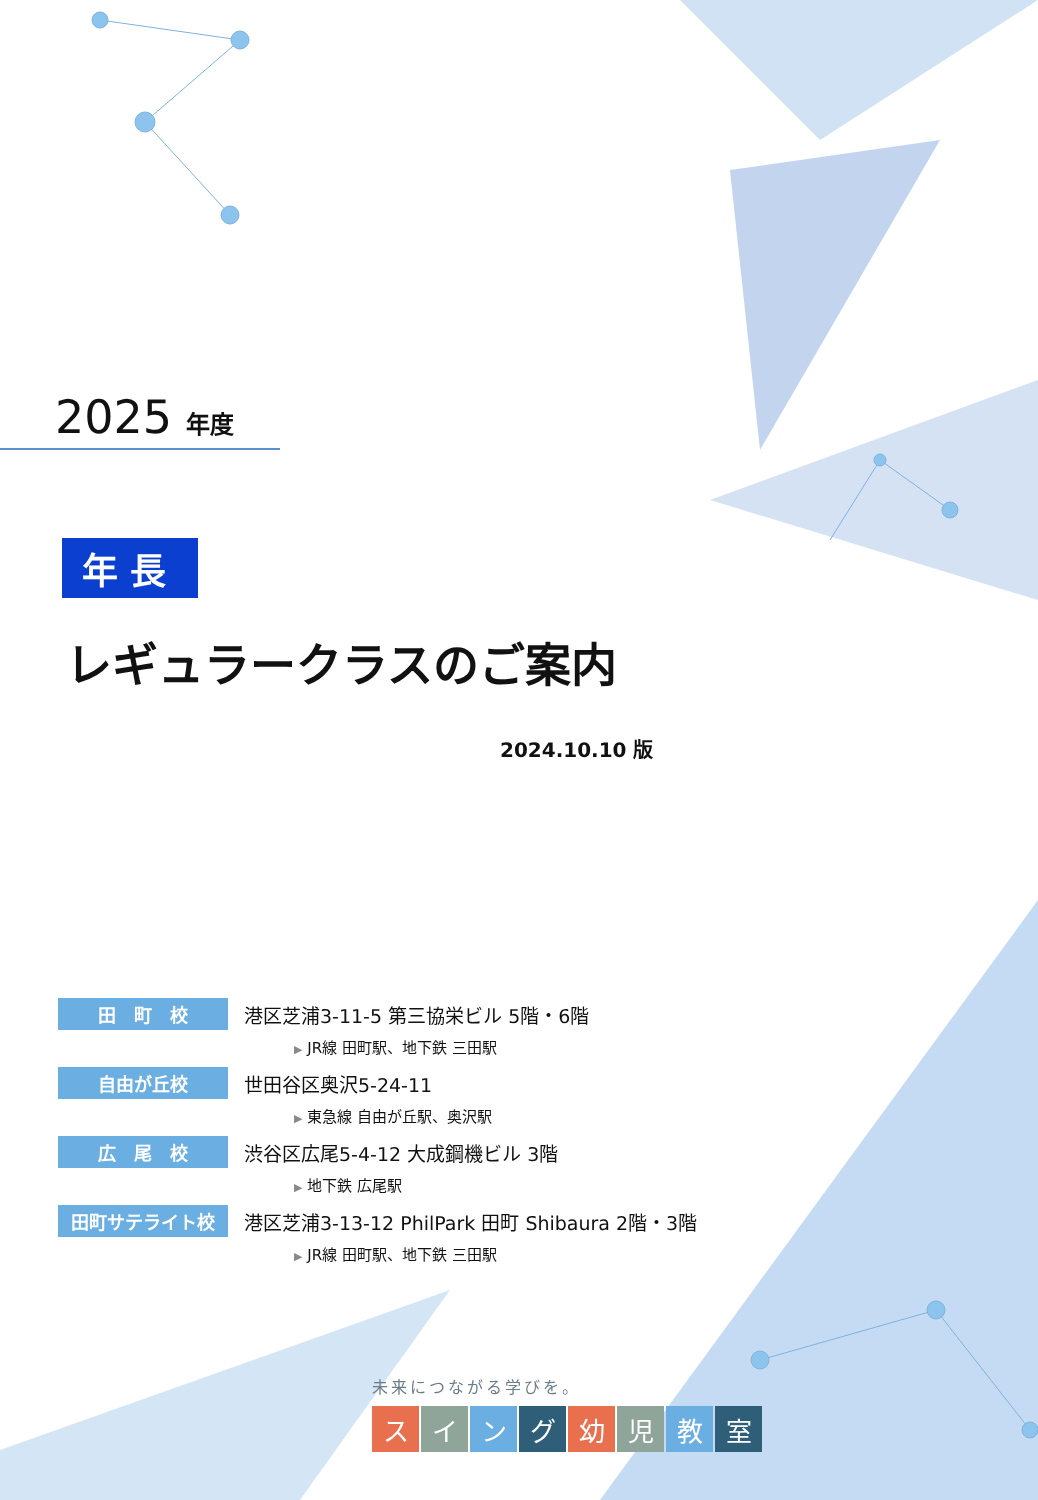2025 年度
年長
レギュラークラスのご案内
2024.10.10 版
田　町　校
港区芝浦3-11-5 第三協栄ビル 5階・6階
▶ JR線 田町駅、地下鉄 三田駅
自由が丘校
世田谷区奥沢5-24-11
▶ 東急線 自由が丘駅、奥沢駅
広　尾　校
渋谷区広尾5-4-12 大成鋼機ビル 3階
▶ 地下鉄 広尾駅
田町サテライト校
港区芝浦3-13-12 PhilPark 田町 Shibaura 2階・3階
▶ JR線 田町駅、地下鉄 三田駅
未来につながる学びを。
スイング幼児教室